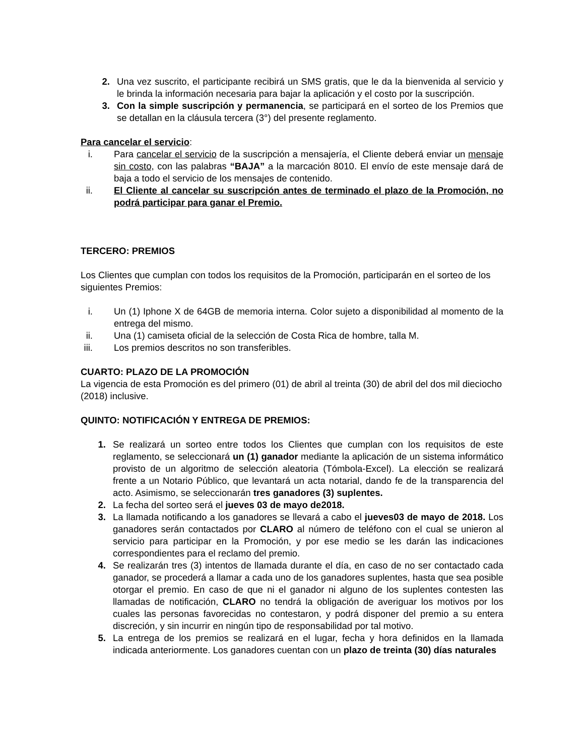2. Una vez suscrito, el participante recibirá un SMS gratis, que le da la bienvenida al servicio y le brinda la información necesaria para bajar la aplicación y el costo por la suscripción.
3. Con la simple suscripción y permanencia, se participará en el sorteo de los Premios que se detallan en la cláusula tercera (3°) del presente reglamento.
Para cancelar el servicio:
i. Para cancelar el servicio de la suscripción a mensajería, el Cliente deberá enviar un mensaje sin costo, con las palabras “BAJA” a la marcación 8010. El envío de este mensaje dará de baja a todo el servicio de los mensajes de contenido.
ii. El Cliente al cancelar su suscripción antes de terminado el plazo de la Promoción, no podrá participar para ganar el Premio.
TERCERO: PREMIOS
Los Clientes que cumplan con todos los requisitos de la Promoción, participarán en el sorteo de los siguientes Premios:
i. Un (1) Iphone X de 64GB de memoria interna. Color sujeto a disponibilidad al momento de la entrega del mismo.
ii. Una (1) camiseta oficial de la selección de Costa Rica de hombre, talla M.
iii. Los premios descritos no son transferibles.
CUARTO: PLAZO DE LA PROMOCIÓN
La vigencia de esta Promoción es del primero (01) de abril al treinta (30) de abril del dos mil dieciocho (2018) inclusive.
QUINTO: NOTIFICACIÓN Y ENTREGA DE PREMIOS:
1. Se realizará un sorteo entre todos los Clientes que cumplan con los requisitos de este reglamento, se seleccionará un (1) ganador mediante la aplicación de un sistema informático provisto de un algoritmo de selección aleatoria (Tómbola-Excel). La elección se realizará frente a un Notario Público, que levantará un acta notarial, dando fe de la transparencia del acto. Asimismo, se seleccionarán tres ganadores (3) suplentes.
2. La fecha del sorteo será el jueves 03 de mayo de2018.
3. La llamada notificando a los ganadores se llevará a cabo el jueves03 de mayo de 2018. Los ganadores serán contactados por CLARO al número de teléfono con el cual se unieron al servicio para participar en la Promoción, y por ese medio se les darán las indicaciones correspondientes para el reclamo del premio.
4. Se realizarán tres (3) intentos de llamada durante el día, en caso de no ser contactado cada ganador, se procederá a llamar a cada uno de los ganadores suplentes, hasta que sea posible otorgar el premio. En caso de que ni el ganador ni alguno de los suplentes contesten las llamadas de notificación, CLARO no tendrá la obligación de averiguar los motivos por los cuales las personas favorecidas no contestaron, y podrá disponer del premio a su entera discreción, y sin incurrir en ningún tipo de responsabilidad por tal motivo.
5. La entrega de los premios se realizará en el lugar, fecha y hora definidos en la llamada indicada anteriormente. Los ganadores cuentan con un plazo de treinta (30) días naturales